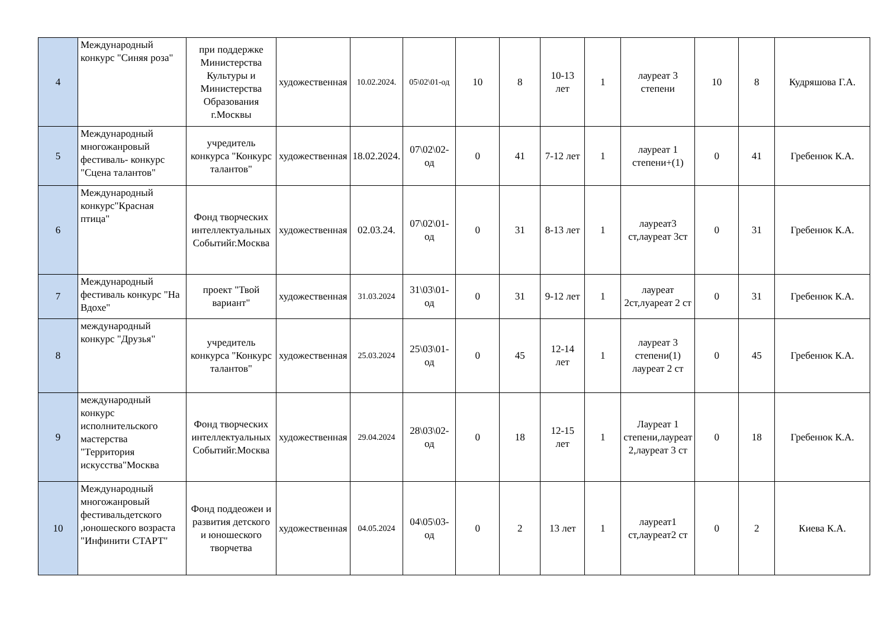| 4 | Международный конкурс "Синяя роза" | при поддержке Министерства Культуры и Министерства Образования г.Москвы | художественная | 10.02.2024. | 05\02\01-од | 10 | 8 | 10-13 лет | 1 | лауреат 3 степени | 10 | 8 | Кудряшова Г.А. |
| 5 | Международный многожанровый фестиваль- конкурс "Сцена талантов" | учредитель конкурса "Конкурс талантов" | художественная | 18.02.2024. | 07\02\02-од | 0 | 41 | 7-12 лет | 1 | лауреат 1 степени+(1) | 0 | 41 | Гребенюк К.А. |
| 6 | Международный конкурс"Красная птица" | Фонд творческих интеллектуальных Событийг.Москва | художественная | 02.03.24. | 07\02\01-од | 0 | 31 | 8-13 лет | 1 | лауреат3 ст,лауреат 3ст | 0 | 31 | Гребенюк К.А. |
| 7 | Международный фестиваль конкурс "На Вдохе" | проект "Твой вариант" | художественная | 31.03.2024 | 31\03\01-од | 0 | 31 | 9-12 лет | 1 | лауреат 2ст,луареат 2 ст | 0 | 31 | Гребенюк К.А. |
| 8 | международный конкурс "Друзья" | учредитель конкурса "Конкурс талантов" | художественная | 25.03.2024 | 25\03\01-од | 0 | 45 | 12-14 лет | 1 | лауреат 3 степени(1) лауреат 2 ст | 0 | 45 | Гребенюк К.А. |
| 9 | международный конкурс исполнительского мастерства "Территория искусства"Москва | Фонд творческих интеллектуальных Событийг.Москва | художественная | 29.04.2024 | 28\03\02-од | 0 | 18 | 12-15 лет | 1 | Лауреат 1 степени,лауреат 2,лауреат 3 ст | 0 | 18 | Гребенюк К.А. |
| 10 | Международный многожанровый фестивальдетского ,юношеского возраста "Инфинити СТАРТ" | Фонд поддеожеи и развития детского и юношеского творчетва | художественная | 04.05.2024 | 04\05\03-од | 0 | 2 | 13 лет | 1 | лауреат1 ст,лауреат2 ст | 0 | 2 | Киева К.А. |